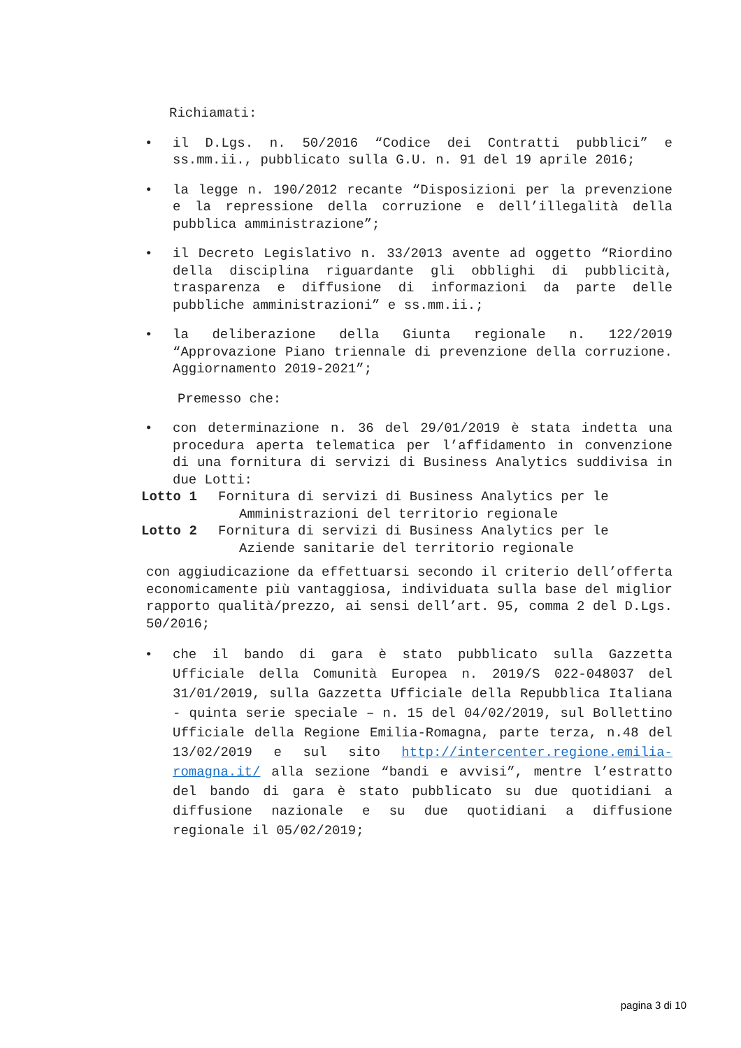Richiamati:
• il D.Lgs. n. 50/2016 “Codice dei Contratti pubblici” e ss.mm.ii., pubblicato sulla G.U. n. 91 del 19 aprile 2016;
• la legge n. 190/2012 recante “Disposizioni per la prevenzione e la repressione della corruzione e dell’illegalità della pubblica amministrazione”;
• il Decreto Legislativo n. 33/2013 avente ad oggetto “Riordino della disciplina riguardante gli obblighi di pubblicità, trasparenza e diffusione di informazioni da parte delle pubbliche amministrazioni” e ss.mm.ii.;
• la deliberazione della Giunta regionale n. 122/2019 “Approvazione Piano triennale di prevenzione della corruzione. Aggiornamento 2019-2021”;
Premesso che:
• con determinazione n. 36 del 29/01/2019 è stata indetta una procedura aperta telematica per l’affidamento in convenzione di una fornitura di servizi di Business Analytics suddivisa in due Lotti:
Lotto 1 Fornitura di servizi di Business Analytics per le
Amministrazioni del territorio regionale
Lotto 2 Fornitura di servizi di Business Analytics per le
Aziende sanitarie del territorio regionale
con aggiudicazione da effettuarsi secondo il criterio dell’offerta economicamente più vantaggiosa, individuata sulla base del miglior rapporto qualità/prezzo, ai sensi dell’art. 95, comma 2 del D.Lgs. 50/2016;
• che il bando di gara è stato pubblicato sulla Gazzetta Ufficiale della Comunità Europea n. 2019/S 022-048037 del 31/01/2019, sulla Gazzetta Ufficiale della Repubblica Italiana - quinta serie speciale – n. 15 del 04/02/2019, sul Bollettino Ufficiale della Regione Emilia-Romagna, parte terza, n.48 del 13/02/2019 e sul sito http://intercenter.regione.emilia-romagna.it/ alla sezione “bandi e avvisi”, mentre l’estratto del bando di gara è stato pubblicato su due quotidiani a diffusione nazionale e su due quotidiani a diffusione regionale il 05/02/2019;
pagina 3 di 10